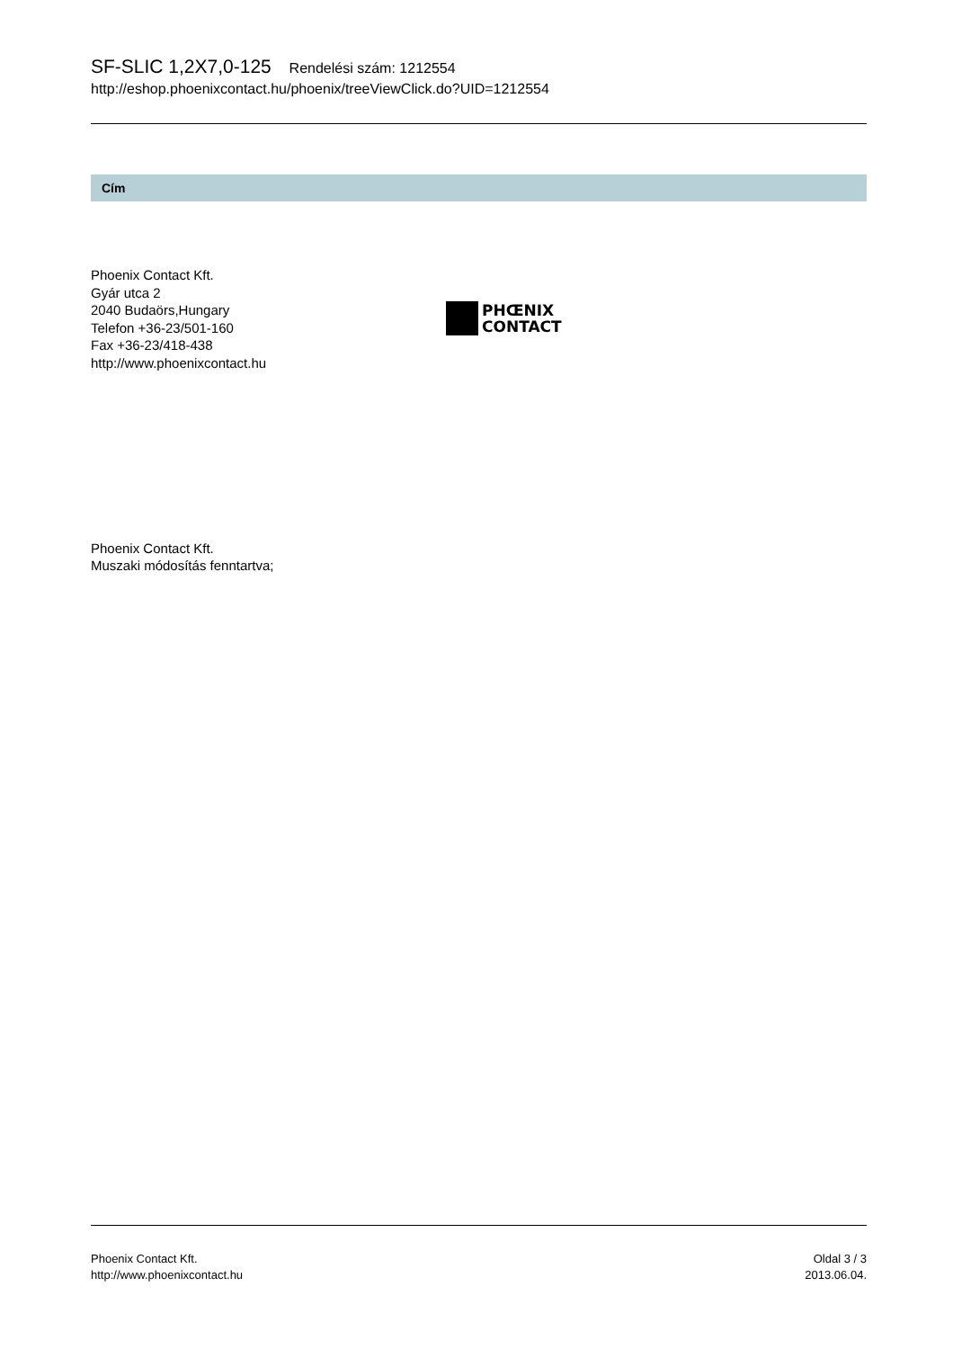SF-SLIC 1,2X7,0-125 Rendelési szám: 1212554
http://eshop.phoenixcontact.hu/phoenix/treeViewClick.do?UID=1212554
Cím
Phoenix Contact Kft.
Gyár utca 2
2040 Budaörs,Hungary
Telefon +36-23/501-160
Fax +36-23/418-438
http://www.phoenixcontact.hu
PHŒNIX
CONTACT
Phoenix Contact Kft.
Muszaki módosítás fenntartva;
Phoenix Contact Kft.
http://www.phoenixcontact.hu
Oldal 3 / 3
2013.06.04.